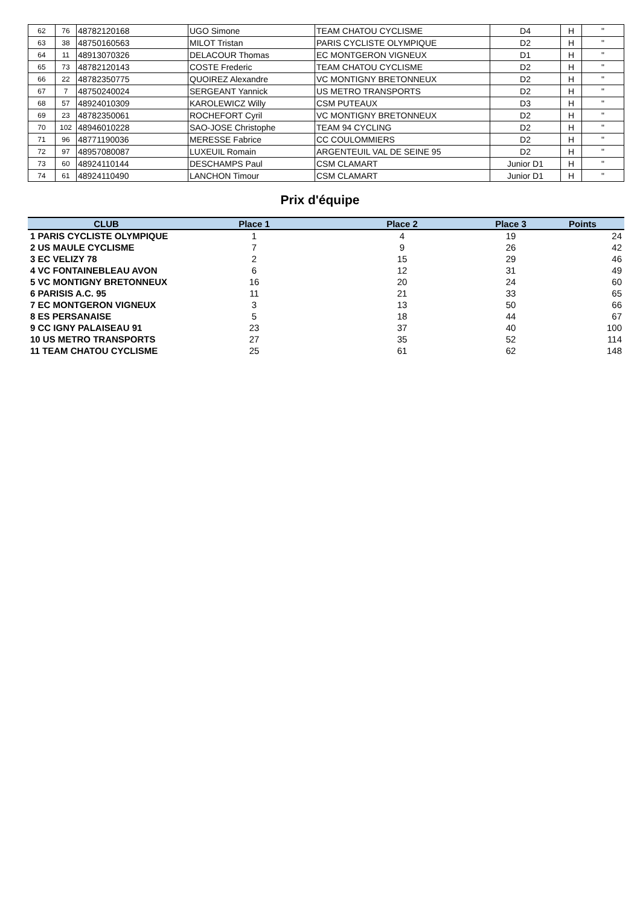| 62 | 76 | 48782120168 | UGO Simone | TEAM CHATOU CYCLISME | D4 | H | " |
| 63 | 38 | 48750160563 | MILOT Tristan | PARIS CYCLISTE OLYMPIQUE | D2 | H | " |
| 64 | 11 | 48913070326 | DELACOUR Thomas | EC MONTGERON VIGNEUX | D1 | H | " |
| 65 | 73 | 48782120143 | COSTE Frederic | TEAM CHATOU CYCLISME | D2 | H | " |
| 66 | 22 | 48782350775 | QUOIREZ Alexandre | VC MONTIGNY BRETONNEUX | D2 | H | " |
| 67 | 7 | 48750240024 | SERGEANT Yannick | US METRO TRANSPORTS | D2 | H | " |
| 68 | 57 | 48924010309 | KAROLEWICZ Willy | CSM PUTEAUX | D3 | H | " |
| 69 | 23 | 48782350061 | ROCHEFORT Cyril | VC MONTIGNY BRETONNEUX | D2 | H | " |
| 70 | 102 | 48946010228 | SAO-JOSE Christophe | TEAM 94 CYCLING | D2 | H | " |
| 71 | 96 | 48771190036 | MERESSE Fabrice | CC COULOMMIERS | D2 | H | " |
| 72 | 97 | 48957080087 | LUXEUIL Romain | ARGENTEUIL VAL DE SEINE 95 | D2 | H | " |
| 73 | 60 | 48924110144 | DESCHAMPS Paul | CSM CLAMART | Junior D1 | H | " |
| 74 | 61 | 48924110490 | LANCHON Timour | CSM CLAMART | Junior D1 | H | " |
Prix d'équipe
| CLUB | Place 1 | Place 2 | Place 3 | Points |
| --- | --- | --- | --- | --- |
| 1 PARIS CYCLISTE OLYMPIQUE | 1 | 4 | 19 | 24 |
| 2 US MAULE CYCLISME | 7 | 9 | 26 | 42 |
| 3 EC VELIZY 78 | 2 | 15 | 29 | 46 |
| 4 VC FONTAINEBLEAU AVON | 6 | 12 | 31 | 49 |
| 5 VC MONTIGNY BRETONNEUX | 16 | 20 | 24 | 60 |
| 6 PARISIS A.C. 95 | 11 | 21 | 33 | 65 |
| 7 EC MONTGERON VIGNEUX | 3 | 13 | 50 | 66 |
| 8 ES PERSANAISE | 5 | 18 | 44 | 67 |
| 9 CC IGNY PALAISEAU 91 | 23 | 37 | 40 | 100 |
| 10 US METRO TRANSPORTS | 27 | 35 | 52 | 114 |
| 11 TEAM CHATOU CYCLISME | 25 | 61 | 62 | 148 |